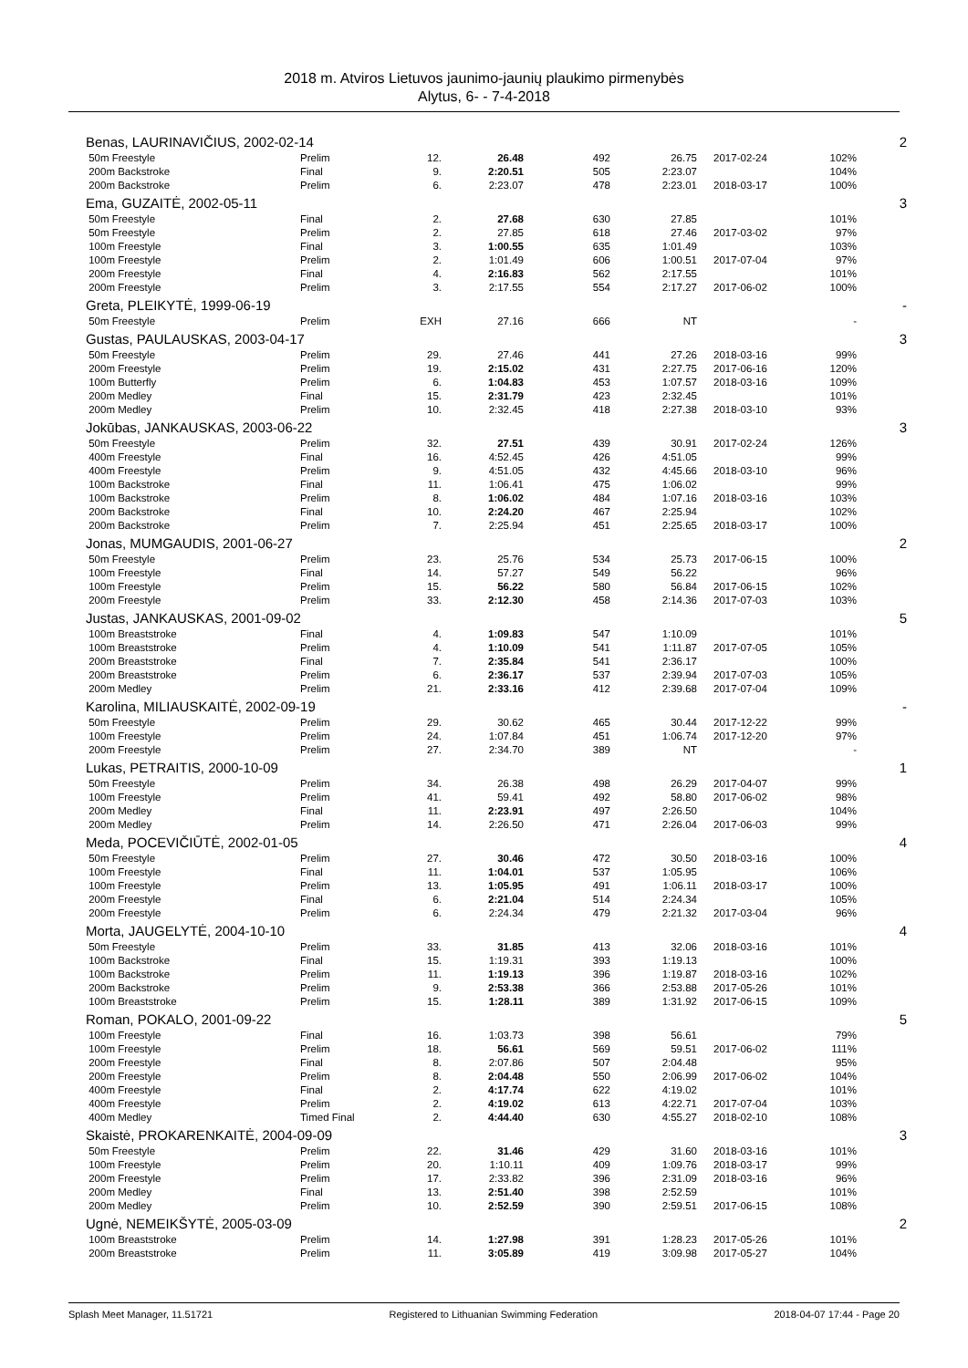2018 m. Atviros Lietuvos jaunimo-jaunių plaukimo pirmenybės
Alytus, 6- - 7-4-2018
| Benas, LAURINAVIČIUS, 2002-02-14 | | | | | | | | 2 |
| 50m Freestyle | Prelim | 12. | 26.48 | 492 | 26.75 | 2017-02-24 | 102% | |
| 200m Backstroke | Final | 9. | 2:20.51 | 505 | 2:23.07 | | 104% | |
| 200m Backstroke | Prelim | 6. | 2:23.07 | 478 | 2:23.01 | 2018-03-17 | 100% | |
| Ema, GUZAITĖ, 2002-05-11 | | | | | | | | 3 |
| 50m Freestyle | Final | 2. | 27.68 | 630 | 27.85 | | 101% | |
| 50m Freestyle | Prelim | 2. | 27.85 | 618 | 27.46 | 2017-03-02 | 97% | |
| 100m Freestyle | Final | 3. | 1:00.55 | 635 | 1:01.49 | | 103% | |
| 100m Freestyle | Prelim | 2. | 1:01.49 | 606 | 1:00.51 | 2017-07-04 | 97% | |
| 200m Freestyle | Final | 4. | 2:16.83 | 562 | 2:17.55 | | 101% | |
| 200m Freestyle | Prelim | 3. | 2:17.55 | 554 | 2:17.27 | 2017-06-02 | 100% | |
| Greta, PLEIKYTĖ, 1999-06-19 | | | | | | | | - |
| 50m Freestyle | Prelim | EXH | 27.16 | 666 | NT | | - | |
| Gustas, PAULAUSKAS, 2003-04-17 | | | | | | | | 3 |
| 50m Freestyle | Prelim | 29. | 27.46 | 441 | 27.26 | 2018-03-16 | 99% | |
| 200m Freestyle | Prelim | 19. | 2:15.02 | 431 | 2:27.75 | 2017-06-16 | 120% | |
| 100m Butterfly | Prelim | 6. | 1:04.83 | 453 | 1:07.57 | 2018-03-16 | 109% | |
| 200m Medley | Final | 15. | 2:31.79 | 423 | 2:32.45 | | 101% | |
| 200m Medley | Prelim | 10. | 2:32.45 | 418 | 2:27.38 | 2018-03-10 | 93% | |
| Jokūbas, JANKAUSKAS, 2003-06-22 | | | | | | | | 3 |
| 50m Freestyle | Prelim | 32. | 27.51 | 439 | 30.91 | 2017-02-24 | 126% | |
| 400m Freestyle | Final | 16. | 4:52.45 | 426 | 4:51.05 | | 99% | |
| 400m Freestyle | Prelim | 9. | 4:51.05 | 432 | 4:45.66 | 2018-03-10 | 96% | |
| 100m Backstroke | Final | 11. | 1:06.41 | 475 | 1:06.02 | | 99% | |
| 100m Backstroke | Prelim | 8. | 1:06.02 | 484 | 1:07.16 | 2018-03-16 | 103% | |
| 200m Backstroke | Final | 10. | 2:24.20 | 467 | 2:25.94 | | 102% | |
| 200m Backstroke | Prelim | 7. | 2:25.94 | 451 | 2:25.65 | 2018-03-17 | 100% | |
| Jonas, MUMGAUDIS, 2001-06-27 | | | | | | | | 2 |
| 50m Freestyle | Prelim | 23. | 25.76 | 534 | 25.73 | 2017-06-15 | 100% | |
| 100m Freestyle | Final | 14. | 57.27 | 549 | 56.22 | | 96% | |
| 100m Freestyle | Prelim | 15. | 56.22 | 580 | 56.84 | 2017-06-15 | 102% | |
| 200m Freestyle | Prelim | 33. | 2:12.30 | 458 | 2:14.36 | 2017-07-03 | 103% | |
| Justas, JANKAUSKAS, 2001-09-02 | | | | | | | | 5 |
| 100m Breaststroke | Final | 4. | 1:09.83 | 547 | 1:10.09 | | 101% | |
| 100m Breaststroke | Prelim | 4. | 1:10.09 | 541 | 1:11.87 | 2017-07-05 | 105% | |
| 200m Breaststroke | Final | 7. | 2:35.84 | 541 | 2:36.17 | | 100% | |
| 200m Breaststroke | Prelim | 6. | 2:36.17 | 537 | 2:39.94 | 2017-07-03 | 105% | |
| 200m Medley | Prelim | 21. | 2:33.16 | 412 | 2:39.68 | 2017-07-04 | 109% | |
| Karolina, MILIAUSKAITĖ, 2002-09-19 | | | | | | | | - |
| 50m Freestyle | Prelim | 29. | 30.62 | 465 | 30.44 | 2017-12-22 | 99% | |
| 100m Freestyle | Prelim | 24. | 1:07.84 | 451 | 1:06.74 | 2017-12-20 | 97% | |
| 200m Freestyle | Prelim | 27. | 2:34.70 | 389 | NT | | - | |
| Lukas, PETRAITIS, 2000-10-09 | | | | | | | | 1 |
| 50m Freestyle | Prelim | 34. | 26.38 | 498 | 26.29 | 2017-04-07 | 99% | |
| 100m Freestyle | Prelim | 41. | 59.41 | 492 | 58.80 | 2017-06-02 | 98% | |
| 200m Medley | Final | 11. | 2:23.91 | 497 | 2:26.50 | | 104% | |
| 200m Medley | Prelim | 14. | 2:26.50 | 471 | 2:26.04 | 2017-06-03 | 99% | |
| Meda, POCEVIČIŪTĖ, 2002-01-05 | | | | | | | | 4 |
| 50m Freestyle | Prelim | 27. | 30.46 | 472 | 30.50 | 2018-03-16 | 100% | |
| 100m Freestyle | Final | 11. | 1:04.01 | 537 | 1:05.95 | | 106% | |
| 100m Freestyle | Prelim | 13. | 1:05.95 | 491 | 1:06.11 | 2018-03-17 | 100% | |
| 200m Freestyle | Final | 6. | 2:21.04 | 514 | 2:24.34 | | 105% | |
| 200m Freestyle | Prelim | 6. | 2:24.34 | 479 | 2:21.32 | 2017-03-04 | 96% | |
| Morta, JAUGELYTĖ, 2004-10-10 | | | | | | | | 4 |
| 50m Freestyle | Prelim | 33. | 31.85 | 413 | 32.06 | 2018-03-16 | 101% | |
| 100m Backstroke | Final | 15. | 1:19.31 | 393 | 1:19.13 | | 100% | |
| 100m Backstroke | Prelim | 11. | 1:19.13 | 396 | 1:19.87 | 2018-03-16 | 102% | |
| 200m Backstroke | Prelim | 9. | 2:53.38 | 366 | 2:53.88 | 2017-05-26 | 101% | |
| 100m Breaststroke | Prelim | 15. | 1:28.11 | 389 | 1:31.92 | 2017-06-15 | 109% | |
| Roman, POKALO, 2001-09-22 | | | | | | | | 5 |
| 100m Freestyle | Final | 16. | 1:03.73 | 398 | 56.61 | | 79% | |
| 100m Freestyle | Prelim | 18. | 56.61 | 569 | 59.51 | 2017-06-02 | 111% | |
| 200m Freestyle | Final | 8. | 2:07.86 | 507 | 2:04.48 | | 95% | |
| 200m Freestyle | Prelim | 8. | 2:04.48 | 550 | 2:06.99 | 2017-06-02 | 104% | |
| 400m Freestyle | Final | 2. | 4:17.74 | 622 | 4:19.02 | | 101% | |
| 400m Freestyle | Prelim | 2. | 4:19.02 | 613 | 4:22.71 | 2017-07-04 | 103% | |
| 400m Medley | Timed Final | 2. | 4:44.40 | 630 | 4:55.27 | 2018-02-10 | 108% | |
| Skaistė, PROKARENKAITĖ, 2004-09-09 | | | | | | | | 3 |
| 50m Freestyle | Prelim | 22. | 31.46 | 429 | 31.60 | 2018-03-16 | 101% | |
| 100m Freestyle | Prelim | 20. | 1:10.11 | 409 | 1:09.76 | 2018-03-17 | 99% | |
| 200m Freestyle | Prelim | 17. | 2:33.82 | 396 | 2:31.09 | 2018-03-16 | 96% | |
| 200m Medley | Final | 13. | 2:51.40 | 398 | 2:52.59 | | 101% | |
| 200m Medley | Prelim | 10. | 2:52.59 | 390 | 2:59.51 | 2017-06-15 | 108% | |
| Ugnė, NEMEIKŠYTĖ, 2005-03-09 | | | | | | | | 2 |
| 100m Breaststroke | Prelim | 14. | 1:27.98 | 391 | 1:28.23 | 2017-05-26 | 101% | |
| 200m Breaststroke | Prelim | 11. | 3:05.89 | 419 | 3:09.98 | 2017-05-27 | 104% | |
Splash Meet Manager, 11.51721 Registered to Lithuanian Swimming Federation 2018-04-07 17:44 - Page 20